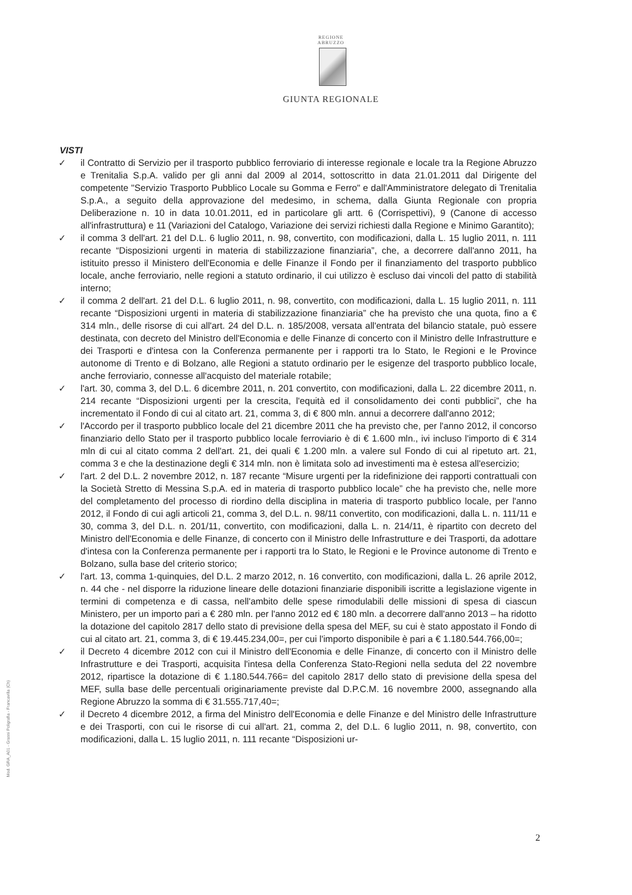REGIONE
ABRUZZO
GIUNTA REGIONALE
VISTI
✓ il Contratto di Servizio per il trasporto pubblico ferroviario di interesse regionale e locale tra la Regione Abruzzo e Trenitalia S.p.A. valido per gli anni dal 2009 al 2014, sottoscritto in data 21.01.2011 dal Dirigente del competente "Servizio Trasporto Pubblico Locale su Gomma e Ferro" e dall'Amministratore delegato di Trenitalia S.p.A., a seguito della approvazione del medesimo, in schema, dalla Giunta Regionale con propria Deliberazione n. 10 in data 10.01.2011, ed in particolare gli artt. 6 (Corrispettivi), 9 (Canone di accesso all'infrastruttura) e 11 (Variazioni del Catalogo, Variazione dei servizi richiesti dalla Regione e Minimo Garantito);
✓ il comma 3 dell'art. 21 del D.L. 6 luglio 2011, n. 98, convertito, con modificazioni, dalla L. 15 luglio 2011, n. 111 recante “Disposizioni urgenti in materia di stabilizzazione finanziaria”, che, a decorrere dall'anno 2011, ha istituito presso il Ministero dell'Economia e delle Finanze il Fondo per il finanziamento del trasporto pubblico locale, anche ferroviario, nelle regioni a statuto ordinario, il cui utilizzo è escluso dai vincoli del patto di stabilità interno;
✓ il comma 2 dell'art. 21 del D.L. 6 luglio 2011, n. 98, convertito, con modificazioni, dalla L. 15 luglio 2011, n. 111 recante “Disposizioni urgenti in materia di stabilizzazione finanziaria” che ha previsto che una quota, fino a € 314 mln., delle risorse di cui all'art. 24 del D.L. n. 185/2008, versata all'entrata del bilancio statale, può essere destinata, con decreto del Ministro dell'Economia e delle Finanze di concerto con il Ministro delle Infrastrutture e dei Trasporti e d'intesa con la Conferenza permanente per i rapporti tra lo Stato, le Regioni e le Province autonome di Trento e di Bolzano, alle Regioni a statuto ordinario per le esigenze del trasporto pubblico locale, anche ferroviario, connesse all'acquisto del materiale rotabile;
✓ l'art. 30, comma 3, del D.L. 6 dicembre 2011, n. 201 convertito, con modificazioni, dalla L. 22 dicembre 2011, n. 214 recante “Disposizioni urgenti per la crescita, l'equità ed il consolidamento dei conti pubblici”, che ha incrementato il Fondo di cui al citato art. 21, comma 3, di € 800 mln. annui a decorrere dall'anno 2012;
✓ l'Accordo per il trasporto pubblico locale del 21 dicembre 2011 che ha previsto che, per l'anno 2012, il concorso finanziario dello Stato per il trasporto pubblico locale ferroviario è di € 1.600 mln., ivi incluso l'importo di € 314 mln di cui al citato comma 2 dell'art. 21, dei quali € 1.200 mln. a valere sul Fondo di cui al ripetuto art. 21, comma 3 e che la destinazione degli € 314 mln. non è limitata solo ad investimenti ma è estesa all'esercizio;
✓ l'art. 2 del D.L. 2 novembre 2012, n. 187 recante “Misure urgenti per la ridefinizione dei rapporti contrattuali con la Società Stretto di Messina S.p.A. ed in materia di trasporto pubblico locale” che ha previsto che, nelle more del completamento del processo di riordino della disciplina in materia di trasporto pubblico locale, per l'anno 2012, il Fondo di cui agli articoli 21, comma 3, del D.L. n. 98/11 convertito, con modificazioni, dalla L. n. 111/11 e 30, comma 3, del D.L. n. 201/11, convertito, con modificazioni, dalla L. n. 214/11, è ripartito con decreto del Ministro dell'Economia e delle Finanze, di concerto con il Ministro delle Infrastrutture e dei Trasporti, da adottare d'intesa con la Conferenza permanente per i rapporti tra lo Stato, le Regioni e le Province autonome di Trento e Bolzano, sulla base del criterio storico;
✓ l'art. 13, comma 1-quinquies, del D.L. 2 marzo 2012, n. 16 convertito, con modificazioni, dalla L. 26 aprile 2012, n. 44 che - nel disporre la riduzione lineare delle dotazioni finanziarie disponibili iscritte a legislazione vigente in termini di competenza e di cassa, nell'ambito delle spese rimodulabili delle missioni di spesa di ciascun Ministero, per un importo pari a € 280 mln. per l'anno 2012 ed € 180 mln. a decorrere dall'anno 2013 – ha ridotto la dotazione del capitolo 2817 dello stato di previsione della spesa del MEF, su cui è stato appostato il Fondo di cui al citato art. 21, comma 3, di € 19.445.234,00=, per cui l'importo disponibile è pari a € 1.180.544.766,00=;
✓ il Decreto 4 dicembre 2012 con cui il Ministro dell'Economia e delle Finanze, di concerto con il Ministro delle Infrastrutture e dei Trasporti, acquisita l'intesa della Conferenza Stato-Regioni nella seduta del 22 novembre 2012, ripartisce la dotazione di € 1.180.544.766= del capitolo 2817 dello stato di previsione della spesa del MEF, sulla base delle percentuali originariamente previste dal D.P.C.M. 16 novembre 2000, assegnando alla Regione Abruzzo la somma di € 31.555.717,40=;
✓ il Decreto 4 dicembre 2012, a firma del Ministro dell'Economia e delle Finanze e del Ministro delle Infrastrutture e dei Trasporti, con cui le risorse di cui all'art. 21, comma 2, del D.L. 6 luglio 2011, n. 98, convertito, con modificazioni, dalla L. 15 luglio 2011, n. 111 recante “Disposizioni ur-
Mod. GRA_A01 - Grassi Poligrafia - Francavilla (Ch)
2